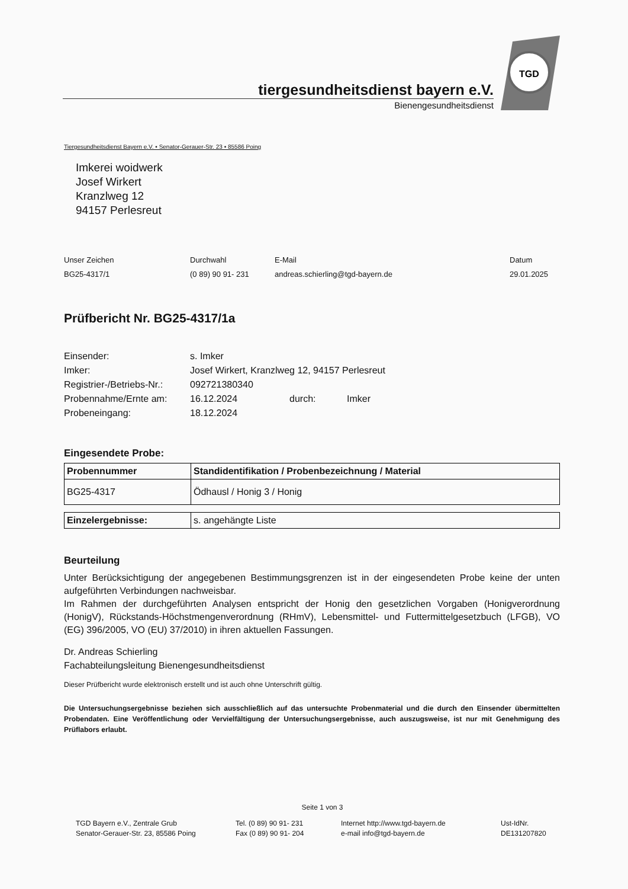tiergesundheitsdienst bayern e.V.
Bienengesundheitsdienst
TGD
Tiergesundheitsdienst Bayern e.V. • Senator-Gerauer-Str. 23 • 85586 Poing
Imkerei woidwerk
Josef Wirkert
Kranzlweg 12
94157 Perlesreut
Unser Zeichen
BG25-4317/1
Durchwahl
(0 89) 90 91- 231
E-Mail
andreas.schierling@tgd-bayern.de
Datum
29.01.2025
Prüfbericht Nr. BG25-4317/1a
Einsender:
s. Imker
Imker:
Josef Wirkert, Kranzlweg 12, 94157 Perlesreut
Registrier-/Betriebs-Nr.:
092721380340
Probennahme/Ernte am:
16.12.2024
durch:
Imker
Probeneingang:
18.12.2024
Eingesendete Probe:
| Probennummer | Standidentifikation / Probenbezeichnung / Material |
| --- | --- |
| BG25-4317 | Ödhausl / Honig 3 / Honig |
| Einzelergebnisse: | s. angehängte Liste |
Beurteilung
Unter Berücksichtigung der angegebenen Bestimmungsgrenzen ist in der eingesendeten Probe keine der unten aufgeführten Verbindungen nachweisbar.
Im Rahmen der durchgeführten Analysen entspricht der Honig den gesetzlichen Vorgaben (Honigverordnung (HonigV), Rückstands-Höchstmengenverordnung (RHmV), Lebensmittel- und Futtermittelgesetzbuch (LFGB), VO (EG) 396/2005, VO (EU) 37/2010) in ihren aktuellen Fassungen.
Dr. Andreas Schierling
Fachabteilungsleitung Bienengesundheitsdienst
Dieser Prüfbericht wurde elektronisch erstellt und ist auch ohne Unterschrift gültig.
Die Untersuchungsergebnisse beziehen sich ausschließlich auf das untersuchte Probenmaterial und die durch den Einsender übermittelten Probendaten. Eine Veröffentlichung oder Vervielfältigung der Untersuchungsergebnisse, auch auszugsweise, ist nur mit Genehmigung des Prüflabors erlaubt.
Seite 1 von 3
TGD Bayern e.V., Zentrale Grub
Senator-Gerauer-Str. 23, 85586 Poing
Tel. (0 89) 90 91- 231
Fax (0 89) 90 91- 204
Internet http://www.tgd-bayern.de
e-mail info@tgd-bayern.de
Ust-IdNr.
DE131207820